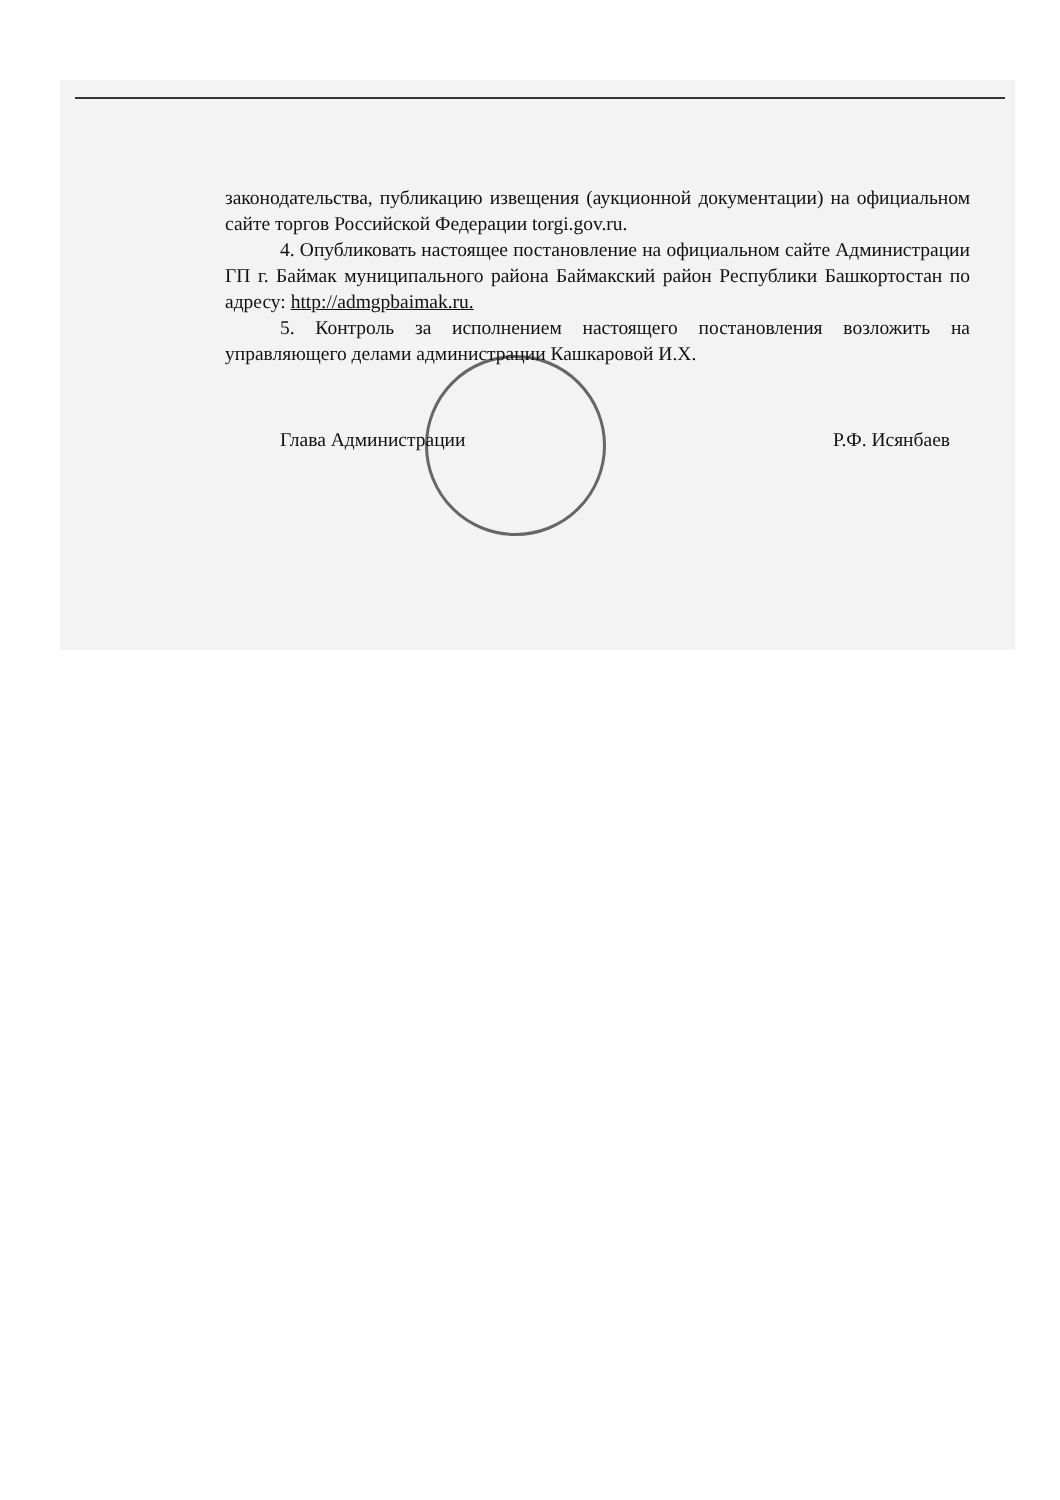законодательства, публикацию извещения (аукционной документации) на официальном сайте торгов Российской Федерации torgi.gov.ru.
4. Опубликовать настоящее постановление на официальном сайте Администрации ГП г. Баймак муниципального района Баймакский район Республики Башкортостан по адресу: http://admgpbaimak.ru.
5. Контроль за исполнением настоящего постановления возложить на управляющего делами администрации Кашкаровой И.Х.
Глава Администрации Р.Ф. Исянбаев